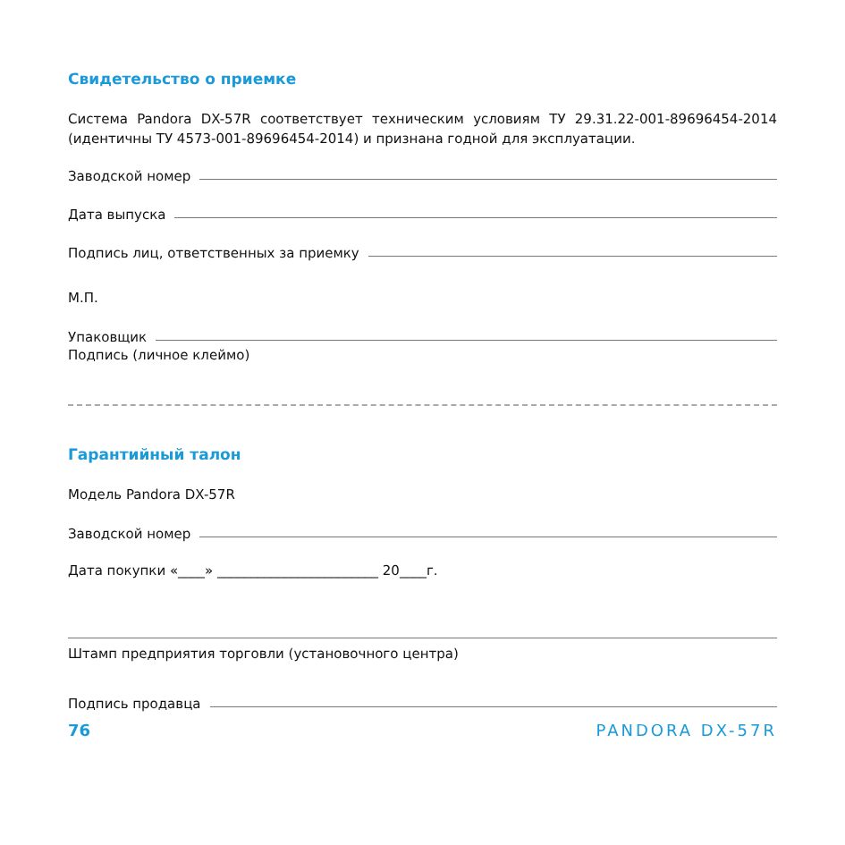Свидетельство о приемке
Система Pandora DX-57R соответствует техническим условиям ТУ 29.31.22-001-89696454-2014 (идентичны ТУ 4573-001-89696454-2014) и признана годной для эксплуатации.
Заводской номер
Дата выпуска
Подпись лиц, ответственных за приемку
М.П.
Упаковщик
Подпись (личное клеймо)
Гарантийный талон
Модель Pandora DX-57R
Заводской номер
Дата покупки «____» ________________________ 20____г.
Штамп предприятия торговли (установочного центра)
Подпись продавца
76 PANDORA DX-57R